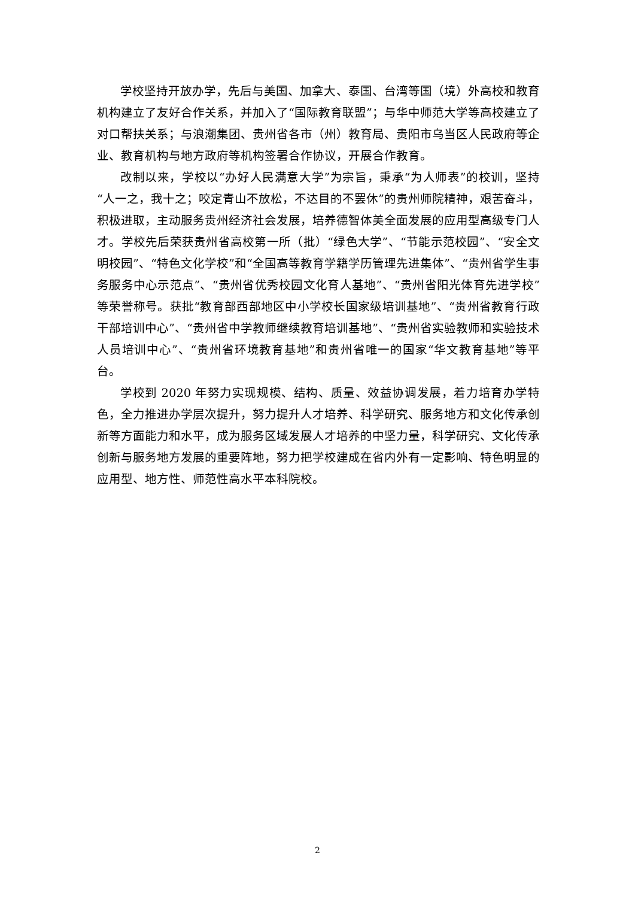学校坚持开放办学，先后与美国、加拿大、泰国、台湾等国（境）外高校和教育机构建立了友好合作关系，并加入了“国际教育联盟”；与华中师范大学等高校建立了对口帮扶关系；与浪潮集团、贵州省各市（州）教育局、贵阳市乌当区人民政府等企业、教育机构与地方政府等机构签署合作协议，开展合作教育。
改制以来，学校以“办好人民满意大学”为宗旨，秉承“为人师表”的校训，坚持“人一之，我十之；咬定青山不放松，不达目的不罢休”的贵州师院精神，艰苦奋斗，积极进取，主动服务贵州经济社会发展，培养德智体美全面发展的应用型高级专门人才。学校先后荣获贵州省高校第一所（批）“绿色大学”、“节能示范校园”、“安全文明校园”、“特色文化学校”和“全国高等教育学籍学历管理先进集体”、“贵州省学生事务服务中心示范点”、“贵州省优秀校园文化育人基地”、“贵州省阳光体育先进学校”等荣誉称号。获批“教育部西部地区中小学校长国家级培训基地”、“贵州省教育行政干部培训中心”、“贵州省中学教师继续教育培训基地”、“贵州省实验教师和实验技术人员培训中心”、“贵州省环境教育基地”和贵州省唯一的国家“华文教育基地”等平台。
学校到 2020 年努力实现规模、结构、质量、效益协调发展，着力培育办学特色，全力推进办学层次提升，努力提升人才培养、科学研究、服务地方和文化传承创新等方面能力和水平，成为服务区域发展人才培养的中坚力量，科学研究、文化传承创新与服务地方发展的重要阵地，努力把学校建成在省内外有一定影响、特色明显的应用型、地方性、师范性高水平本科院校。
2